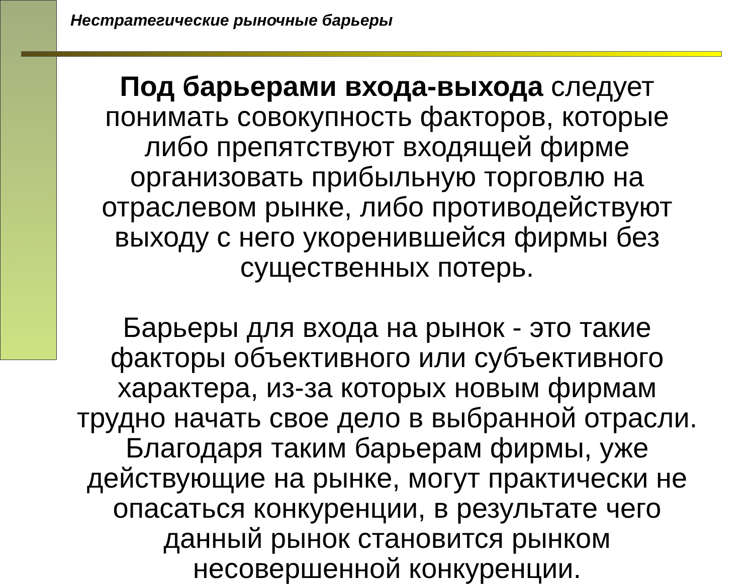Нестратегические рыночные барьеры
Под барьерами входа-выхода следует
понимать совокупность факторов, которые
либо препятствуют входящей фирме
организовать прибыльную торговлю на
отраслевом рынке, либо противодействуют
выходу с него укоренившейся фирмы без
существенных потерь.
Барьеры для входа на рынок - это такие
факторы объективного или субъективного
характера, из-за которых новым фирмам
трудно начать свое дело в выбранной отрасли.
Благодаря таким барьерам фирмы, уже
действующие на рынке, могут практически не
опасаться конкуренции, в результате чего
данный рынок становится рынком
несовершенной конкуренции.